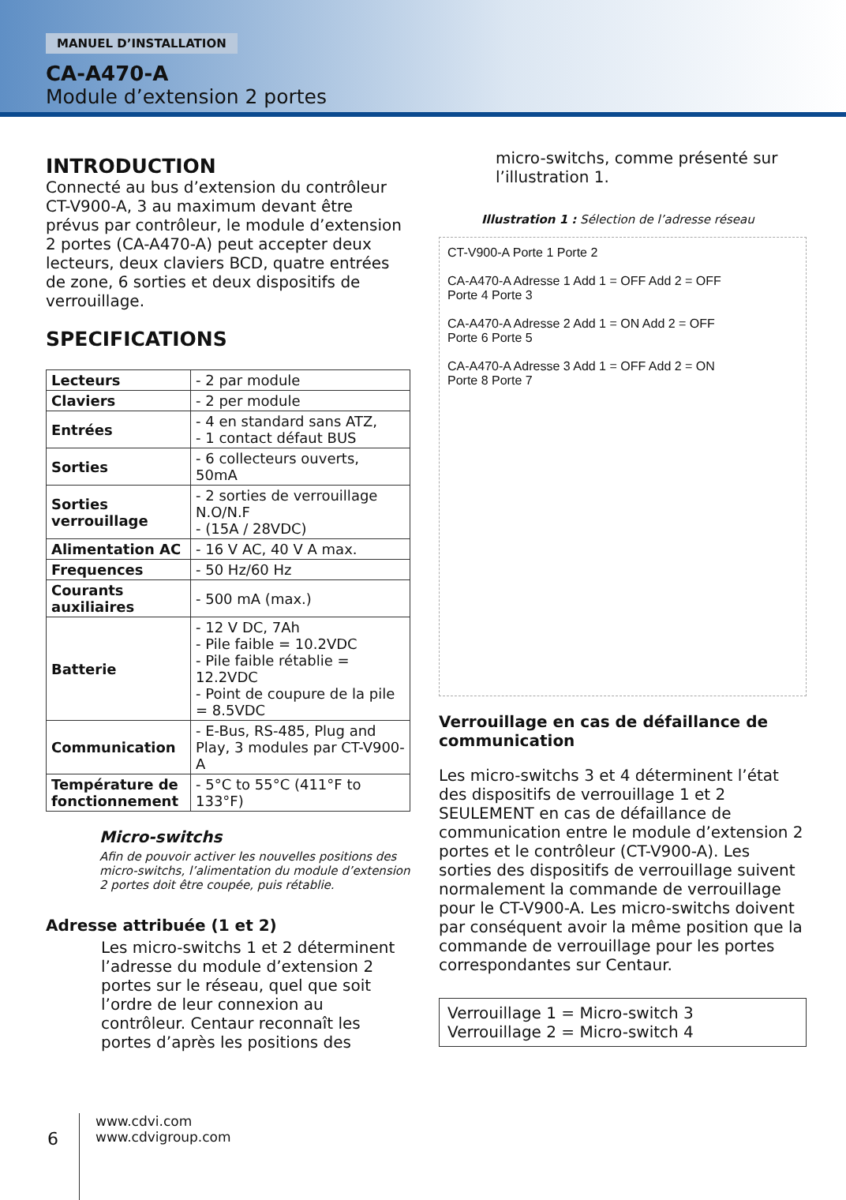MANUEL D’INSTALLATION
CA-A470-A
Module d’extension 2 portes
INTRODUCTION
Connecté au bus d’extension du contrôleur CT-V900-A, 3 au maximum devant être prévus par contrôleur, le module d’extension 2 portes (CA-A470-A) peut accepter deux lecteurs, deux claviers BCD, quatre entrées de zone, 6 sorties et deux dispositifs de verrouillage.
SPECIFICATIONS
| Lecteurs | - 2 par module |
| Claviers | - 2 per module |
| Entrées | - 4 en standard sans ATZ, - 1 contact défaut BUS |
| Sorties | - 6 collecteurs ouverts, 50mA |
| Sorties verrouillage | - 2 sorties de verrouillage N.O/N.F - (15A / 28VDC) |
| Alimentation AC | - 16 V AC, 40 V A max. |
| Frequences | - 50 Hz/60 Hz |
| Courants auxiliaires | - 500 mA (max.) |
| Batterie | - 12 V DC, 7Ah - Pile faible = 10.2VDC - Pile faible rétablie = 12.2VDC - Point de coupure de la pile = 8.5VDC |
| Communication | - E-Bus, RS-485, Plug and Play, 3 modules par CT-V900-A |
| Température de fonctionnement | - 5°C to 55°C (411°F to 133°F) |
Micro-switchs
Afin de pouvoir activer les nouvelles positions des micro-switchs, l’alimentation du module d’extension 2 portes doit être coupée, puis rétablie.
Adresse attribuée (1 et 2)
Les micro-switchs 1 et 2 déterminent l’adresse du module d’extension 2 portes sur le réseau, quel que soit l’ordre de leur connexion au contrôleur. Centaur reconnaît les portes d’après les positions des
micro-switchs, comme présenté sur l’illustration 1.
Illustration 1 : Sélection de l’adresse réseau
CT-V900-A Porte 1 Porte 2
CA-A470-A Adresse 1 Add 1 = OFF Add 2 = OFF
Porte 4 Porte 3
CA-A470-A Adresse 2 Add 1 = ON Add 2 = OFF
Porte 6 Porte 5
CA-A470-A Adresse 3 Add 1 = OFF Add 2 = ON
Porte 8 Porte 7
Verrouillage en cas de défaillance de communication
Les micro-switchs 3 et 4 déterminent l’état des dispositifs de verrouillage 1 et 2 SEULEMENT en cas de défaillance de communication entre le module d’extension 2 portes et le contrôleur (CT-V900-A). Les sorties des dispositifs de verrouillage suivent normalement la commande de verrouillage pour le CT-V900-A. Les micro-switchs doivent par conséquent avoir la même position que la commande de verrouillage pour les portes correspondantes sur Centaur.
Verrouillage 1 = Micro-switch 3
Verrouillage 2 = Micro-switch 4
6
www.cdvi.com
www.cdvigroup.com